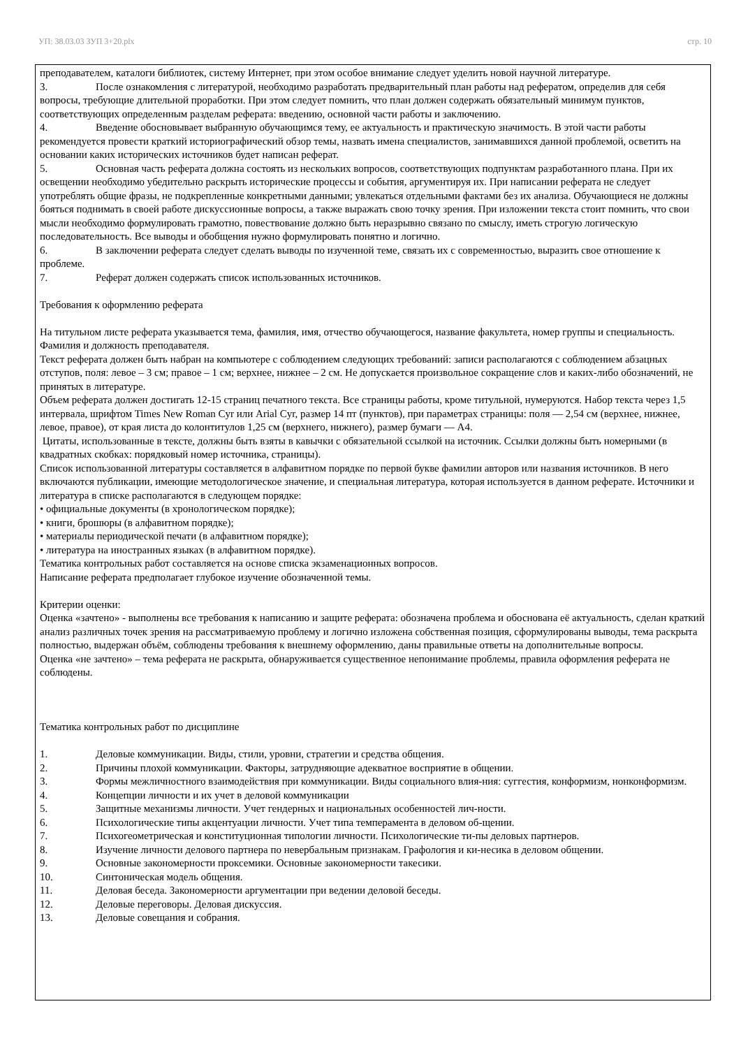УП: 38.03.03 ЗУП 3+20.plx стр. 10
преподавателем, каталоги библиотек, систему Интернет, при этом особое внимание следует уделить новой научной литературе.
3. После ознакомления с литературой, необходимо разработать предварительный план работы над рефератом, определив для себя вопросы, требующие длительной проработки. При этом следует помнить, что план должен содержать обязательный минимум пунктов, соответствующих определенным разделам реферата: введению, основной части работы и заключению.
4. Введение обосновывает выбранную обучающимся тему, ее актуальность и практическую значимость. В этой части работы рекомендуется провести краткий историографический обзор темы, назвать имена специалистов, занимавшихся данной проблемой, осветить на основании каких исторических источников будет написан реферат.
5. Основная часть реферата должна состоять из нескольких вопросов, соответствующих подпунктам разработанного плана. При их освещении необходимо убедительно раскрыть исторические процессы и события, аргументируя их. При написании реферата не следует употреблять общие фразы, не подкрепленные конкретными данными; увлекаться отдельными фактами без их анализа. Обучающиеся не должны бояться поднимать в своей работе дискуссионные вопросы, а также выражать свою точку зрения. При изложении текста стоит помнить, что свои мысли необходимо формулировать грамотно, повествование должно быть неразрывно связано по смыслу, иметь строгую логическую последовательность. Все выводы и обобщения нужно формулировать понятно и логично.
6. В заключении реферата следует сделать выводы по изученной теме, связать их с современностью, выразить свое отношение к проблеме.
7. Реферат должен содержать список использованных источников.
Требования к оформлению реферата
На титульном листе реферата указывается тема, фамилия, имя, отчество обучающегося, название факультета, номер группы и специальность. Фамилия и должность преподавателя.
Текст реферата должен быть набран на компьютере с соблюдением следующих требований: записи располагаются с соблюдением абзацных отступов, поля: левое – 3 см; правое – 1 см; верхнее, нижнее – 2 см. Не допускается произвольное сокращение слов и каких-либо обозначений, не принятых в литературе.
Объем реферата должен достигать 12-15 страниц печатного текста. Все страницы работы, кроме титульной, нумеруются. Набор текста через 1,5 интервала, шрифтом Times New Roman Cyr или Arial Cyr, размер 14 пт (пунктов), при параметрах страницы: поля — 2,54 см (верхнее, нижнее, левое, правое), от края листа до колонтитулов 1,25 см (верхнего, нижнего), размер бумаги — А4.
Цитаты, использованные в тексте, должны быть взяты в кавычки с обязательной ссылкой на источник. Ссылки должны быть номерными (в квадратных скобках: порядковый номер источника, страницы).
Список использованной литературы составляется в алфавитном порядке по первой букве фамилии авторов или названия источников. В него включаются публикации, имеющие методологическое значение, и специальная литература, которая используется в данном реферате. Источники и литература в списке располагаются в следующем порядке:
• официальные документы (в хронологическом порядке);
• книги, брошюры (в алфавитном порядке);
• материалы периодической печати (в алфавитном порядке);
• литература на иностранных языках (в алфавитном порядке).
Тематика контрольных работ составляется на основе списка экзаменационных вопросов.
Написание реферата предполагает глубокое изучение обозначенной темы.
Критерии оценки:
Оценка «зачтено» - выполнены все требования к написанию и защите реферата: обозначена проблема и обоснована её актуальность, сделан краткий анализ различных точек зрения на рассматриваемую проблему и логично изложена собственная позиция, сформулированы выводы, тема раскрыта полностью, выдержан объём, соблюдены требования к внешнему оформлению, даны правильные ответы на дополнительные вопросы.
Оценка «не зачтено» – тема реферата не раскрыта, обнаруживается существенное непонимание проблемы, правила оформления реферата не соблюдены.
Тематика контрольных работ по дисциплине
1. Деловые коммуникации. Виды, стили, уровни, стратегии и средства общения.
2. Причины плохой коммуникации. Факторы, затрудняющие адекватное восприятие в общении.
3. Формы межличностного взаимодействия при коммуникации. Виды социального влия-ния: суггестия, конформизм, нонконформизм.
4. Концепции личности и их учет в деловой коммуникации
5. Защитные механизмы личности. Учет гендерных и национальных особенностей лич-ности.
6. Психологические типы акцентуации личности. Учет типа темперамента в деловом об-щении.
7. Психогеометрическая и конституционная типологии личности. Психологические ти-пы деловых партнеров.
8. Изучение личности делового партнера по невербальным признакам. Графология и ки-несика в деловом общении.
9. Основные закономерности проксемики. Основные закономерности такесики.
10. Синтоническая модель общения.
11. Деловая беседа. Закономерности аргументации при ведении деловой беседы.
12. Деловые переговоры. Деловая дискуссия.
13. Деловые совещания и собрания.